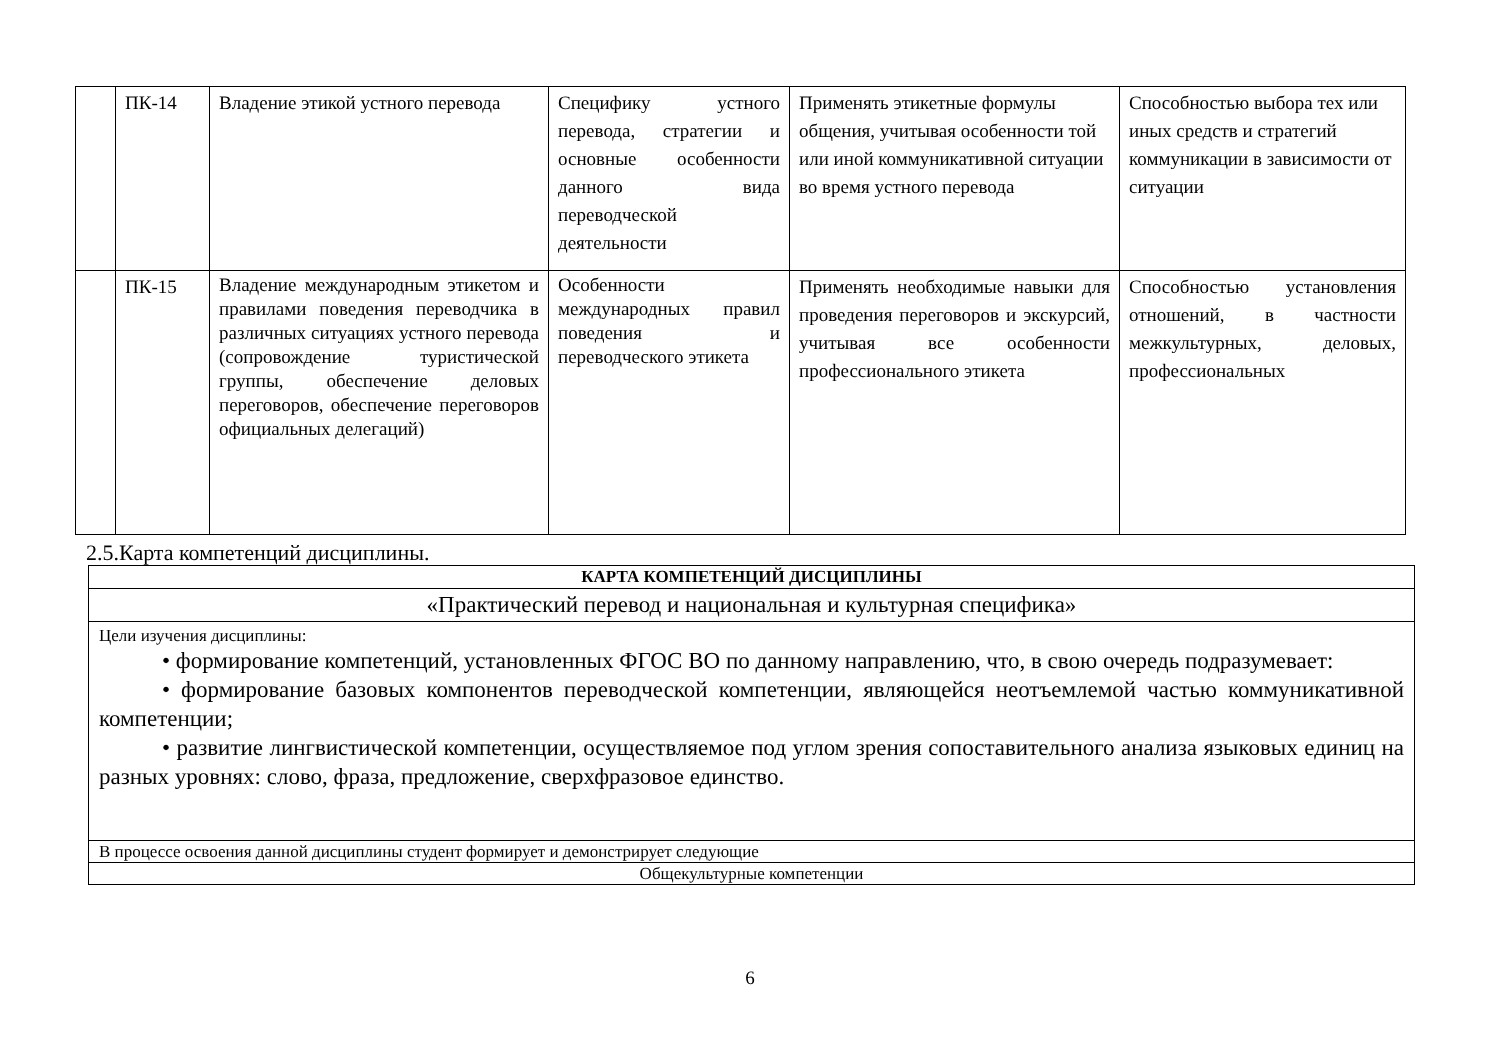| | ПК-14 | Владение этикой устного перевода | Специфику устного перевода, стратегии и основные особенности данного вида переводческой деятельности | Применять этикетные формулы общения, учитывая особенности той или иной коммуникативной ситуации во время устного перевода | Способностью выбора тех или иных средств и стратегий коммуникации в зависимости от ситуации |
| | ПК-15 | Владение международным этикетом и правилами поведения переводчика в различных ситуациях устного перевода (сопровождение туристической группы, обеспечение деловых переговоров, обеспечение переговоров официальных делегаций) | Особенности международных правил поведения и переводческого этикета | Применять необходимые навыки для проведения переговоров и экскурсий, учитывая все особенности профессионального этикета | Способностью установления отношений, в частности межкультурных, деловых, профессиональных |
2.5.Карта компетенций дисциплины.
| КАРТА КОМПЕТЕНЦИЙ ДИСЦИПЛИНЫ |
| «Практический перевод и национальная и культурная специфика» |
| Цели изучения дисциплины: • формирование компетенций, установленных ФГОС ВО по данному направлению, что, в свою очередь подразумевает: • формирование базовых компонентов переводческой компетенции, являющейся неотъемлемой частью коммуникативной компетенции; • развитие лингвистической компетенции, осуществляемое под углом зрения сопоставительного анализа языковых единиц на разных уровнях: слово, фраза, предложение, сверхфразовое единство. |
| В процессе освоения данной дисциплины студент формирует и демонстрирует следующие |
| Общекультурные компетенции |
6